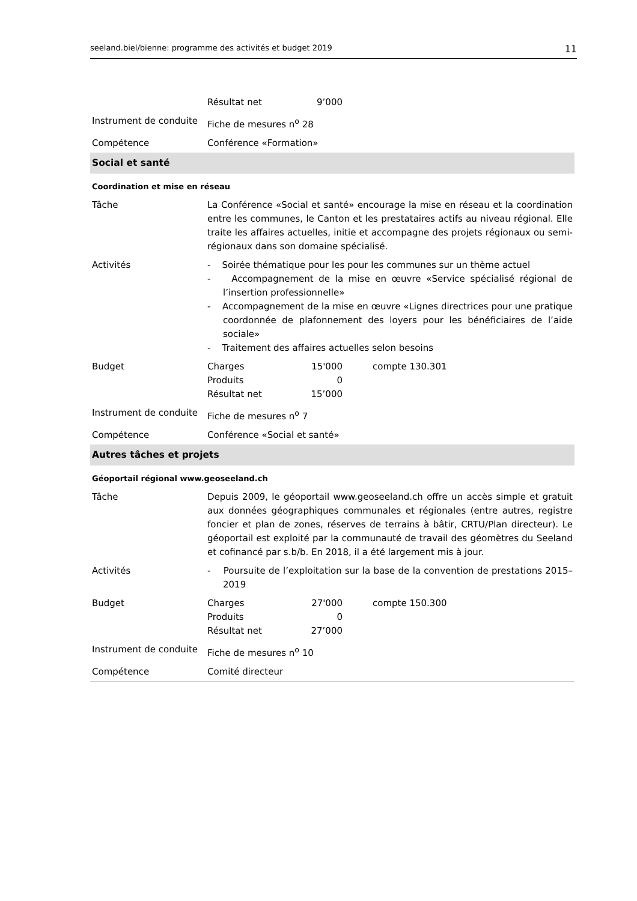seeland.biel/bienne: programme des activités et budget 2019 11
| | Résultat net 9’000 |
| Instrument de conduite | Fiche de mesures n<sup>o</sup> 28 |
| Compétence | Conférence «Formation» |
| Social et santé | |
| Coordination et mise en réseau | |
| Tâche | La Conférence «Social et santé» encourage la mise en réseau et la coordination entre les communes, le Canton et les prestataires actifs au niveau régional. Elle traite les affaires actuelles, initie et accompagne des projets régionaux ou semi-régionaux dans son domaine spécialisé. |
| Activités | - Soirée thématique pour les pour les communes sur un thème actuel - Accompagnement de la mise en œuvre «Service spécialisé régional de l’insertion professionnelle» - Accompagnement de la mise en œuvre «Lignes directrices pour une pratique coordonnée de plafonnement des loyers pour les bénéficiaires de l’aide sociale» - Traitement des affaires actuelles selon besoins |
| Budget | Charges 15'000 compte 130.301 Produits 0 Résultat net 15’000 |
| Instrument de conduite | Fiche de mesures n<sup>o</sup> 7 |
| Compétence | Conférence «Social et santé» |
| Autres tâches et projets | |
| Géoportail régional www.geoseeland.ch | |
| Tâche | Depuis 2009, le géoportail www.geoseeland.ch offre un accès simple et gratuit aux données géographiques communales et régionales (entre autres, registre foncier et plan de zones, réserves de terrains à bâtir, CRTU/Plan directeur). Le géoportail est exploité par la communauté de travail des géomètres du Seeland et cofinancé par s.b/b. En 2018, il a été largement mis à jour. |
| Activités | - Poursuite de l’exploitation sur la base de la convention de prestations 2015–2019 |
| Budget | Charges 27'000 compte 150.300 Produits 0 Résultat net 27’000 |
| Instrument de conduite | Fiche de mesures n<sup>o</sup> 10 |
| Compétence | Comité directeur |